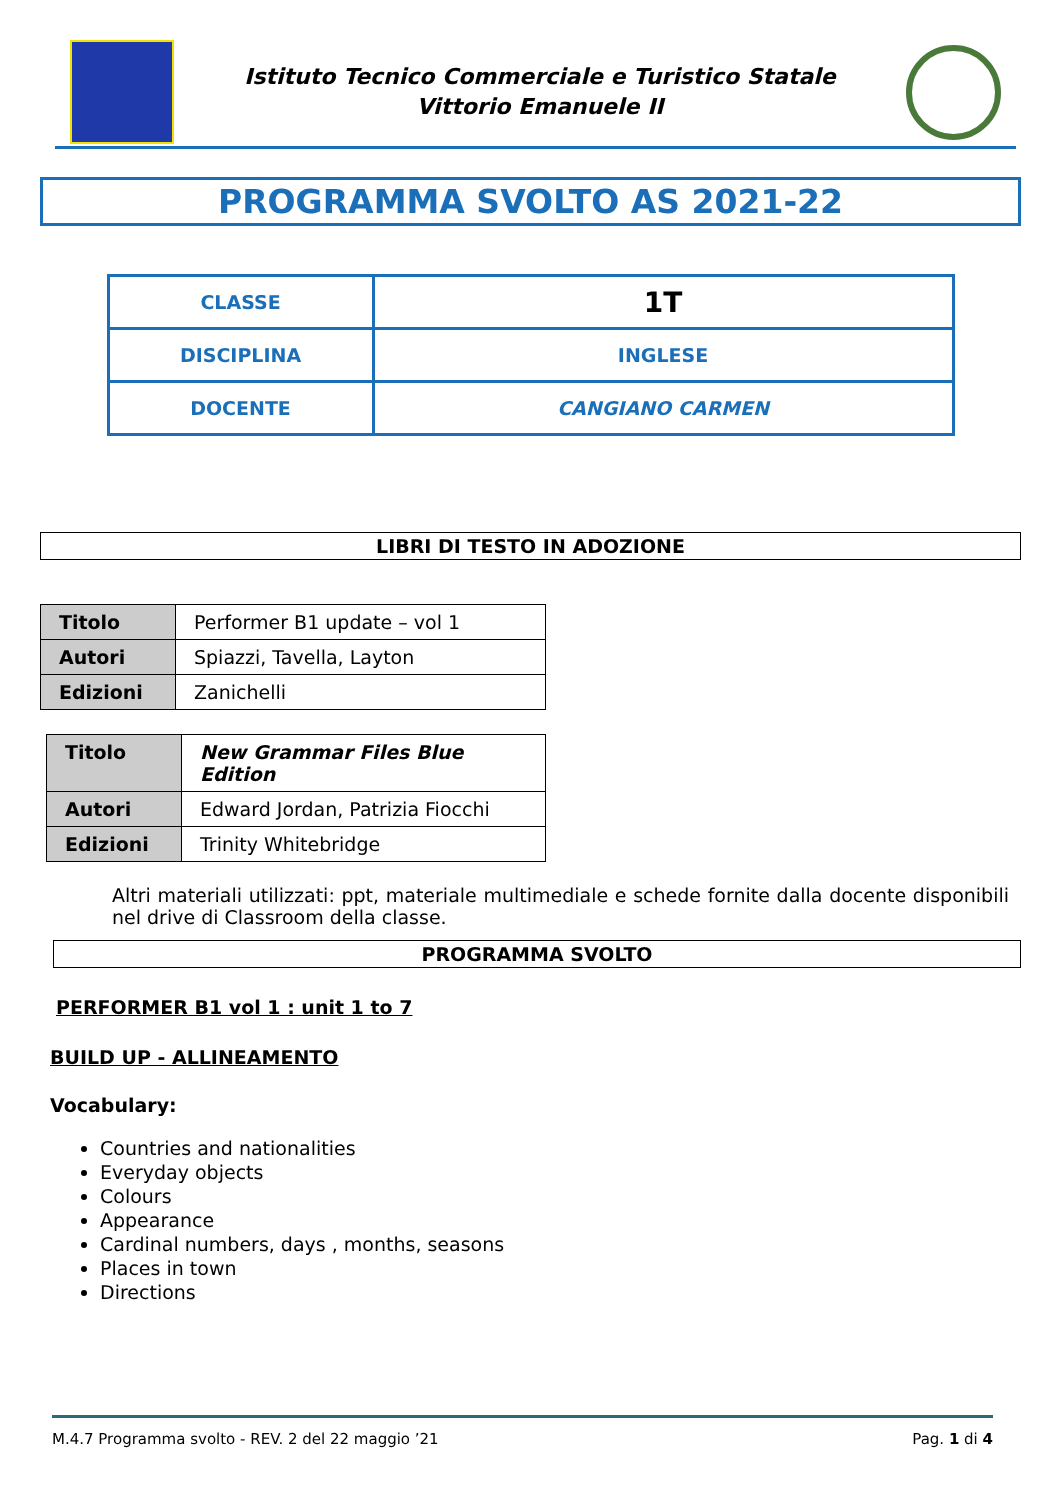Istituto Tecnico Commerciale e Turistico Statale
Vittorio Emanuele II
PROGRAMMA SVOLTO AS 2021-22
| CLASSE | 1T |
| DISCIPLINA | INGLESE |
| DOCENTE | CANGIANO CARMEN |
LIBRI DI TESTO IN ADOZIONE
| Titolo | Performer B1 update – vol 1 |
| Autori | Spiazzi, Tavella, Layton |
| Edizioni | Zanichelli |
| Titolo | New Grammar Files Blue Edition |
| Autori | Edward Jordan, Patrizia Fiocchi |
| Edizioni | Trinity Whitebridge |
Altri materiali utilizzati: ppt, materiale multimediale e schede fornite dalla docente disponibili nel drive di Classroom della classe.
PROGRAMMA SVOLTO
PERFORMER B1 vol 1 : unit 1 to 7
BUILD UP - ALLINEAMENTO
Vocabulary:
Countries and nationalities
Everyday objects
Colours
Appearance
Cardinal numbers, days , months, seasons
Places in town
Directions
M.4.7 Programma svolto - REV. 2 del 22 maggio ’21 Pag. 1 di 4